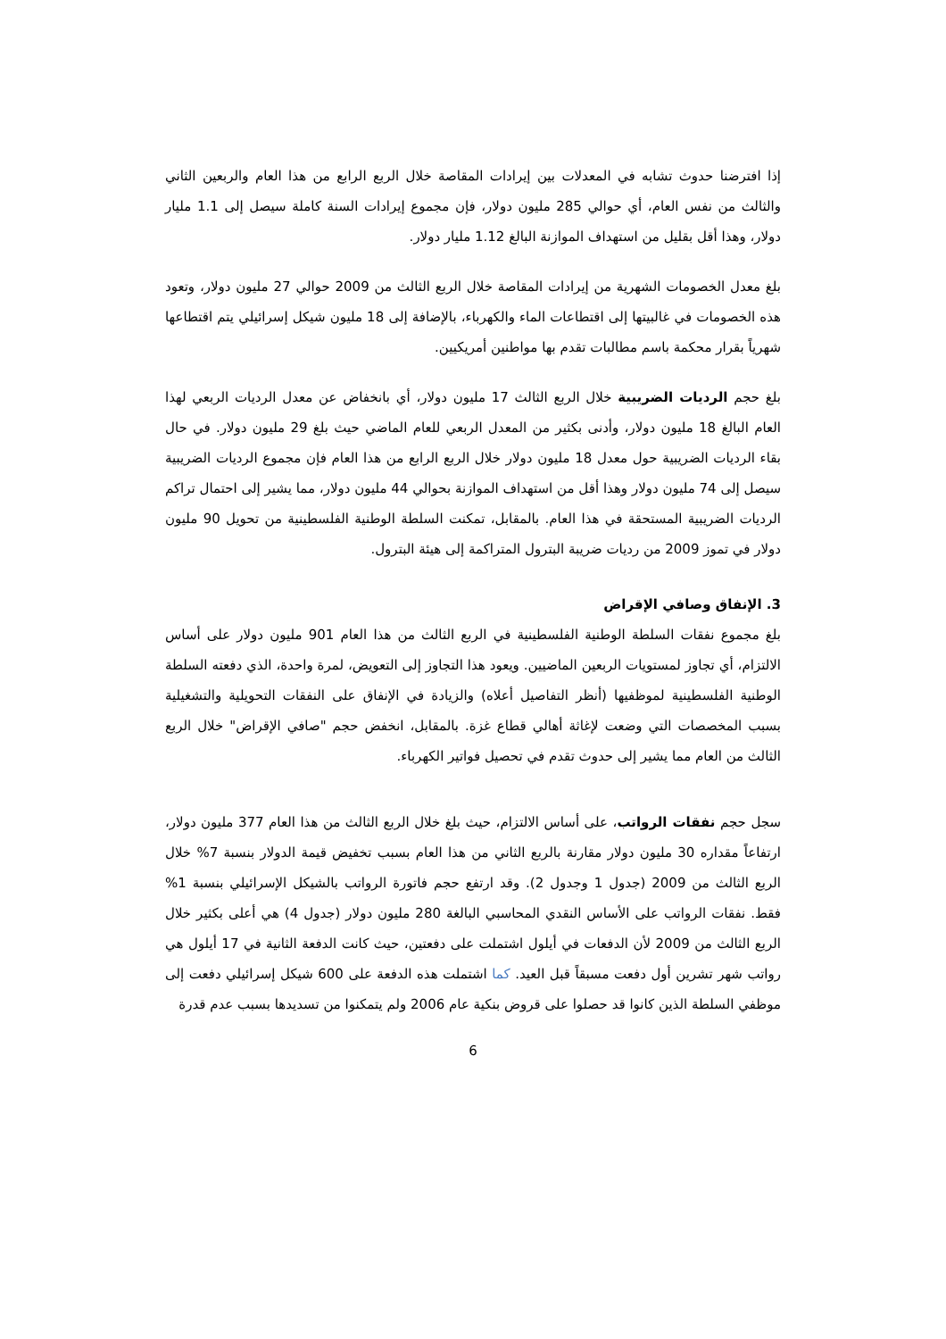إذا افترضنا حدوث تشابه في المعدلات بين إيرادات المقاصة خلال الربع الرابع من هذا العام والربعين الثاني والثالث من نفس العام، أي حوالي 285 مليون دولار، فإن مجموع إيرادات السنة كاملة سيصل إلى 1.1 مليار دولار، وهذا أقل بقليل من استهداف الموازنة البالغ 1.12 مليار دولار.
بلغ معدل الخصومات الشهرية من إيرادات المقاصة خلال الربع الثالث من 2009 حوالي 27 مليون دولار، وتعود هذه الخصومات في غالبيتها إلى اقتطاعات الماء والكهرباء، بالإضافة إلى 18 مليون شيكل إسرائيلي يتم اقتطاعها شهرياً بقرار محكمة باسم مطالبات تقدم بها مواطنين أمريكيين.
بلغ حجم الرديات الضريبية خلال الربع الثالث 17 مليون دولار، أي بانخفاض عن معدل الرديات الربعي لهذا العام البالغ 18 مليون دولار، وأدنى بكثير من المعدل الربعي للعام الماضي حيث بلغ 29 مليون دولار. في حال بقاء الرديات الضريبية حول معدل 18 مليون دولار خلال الربع الرابع من هذا العام فإن مجموع الرديات الضريبية سيصل إلى 74 مليون دولار وهذا أقل من استهداف الموازنة بحوالي 44 مليون دولار، مما يشير إلى احتمال تراكم الرديات الضريبية المستحقة في هذا العام. بالمقابل، تمكنت السلطة الوطنية الفلسطينية من تحويل 90 مليون دولار في تموز 2009 من رديات ضريبة البترول المتراكمة إلى هيئة البترول.
3. الإنفاق وصافي الإقراض
بلغ مجموع نفقات السلطة الوطنية الفلسطينية في الربع الثالث من هذا العام 901 مليون دولار على أساس الالتزام، أي تجاوز لمستويات الربعين الماضيين. ويعود هذا التجاوز إلى التعويض، لمرة واحدة، الذي دفعته السلطة الوطنية الفلسطينية لموظفيها (أنظر التفاصيل أعلاه) والزيادة في الإنفاق على النفقات التحويلية والتشغيلية بسبب المخصصات التي وضعت لإغاثة أهالي قطاع غزة. بالمقابل، انخفض حجم "صافي الإقراض" خلال الربع الثالث من العام مما يشير إلى حدوث تقدم في تحصيل فواتير الكهرباء.
سجل حجم نفقات الرواتب، على أساس الالتزام، حيث بلغ خلال الربع الثالث من هذا العام 377 مليون دولار، ارتفاعاً مقداره 30 مليون دولار مقارنة بالربع الثاني من هذا العام بسبب تخفيض قيمة الدولار بنسبة 7% خلال الربع الثالث من 2009 (جدول 1 وجدول 2). وقد ارتفع حجم فاتورة الرواتب بالشيكل الإسرائيلي بنسبة 1% فقط. نفقات الرواتب على الأساس النقدي المحاسبي البالغة 280 مليون دولار (جدول 4) هي أعلى بكثير خلال الربع الثالث من 2009 لأن الدفعات في أيلول اشتملت على دفعتين، حيث كانت الدفعة الثانية في 17 أيلول هي رواتب شهر تشرين أول دفعت مسبقاً قبل العيد. كما اشتملت هذه الدفعة على 600 شيكل إسرائيلي دفعت إلى موظفي السلطة الذين كانوا قد حصلوا على قروض بنكية عام 2006 ولم يتمكنوا من تسديدها بسبب عدم قدرة
6